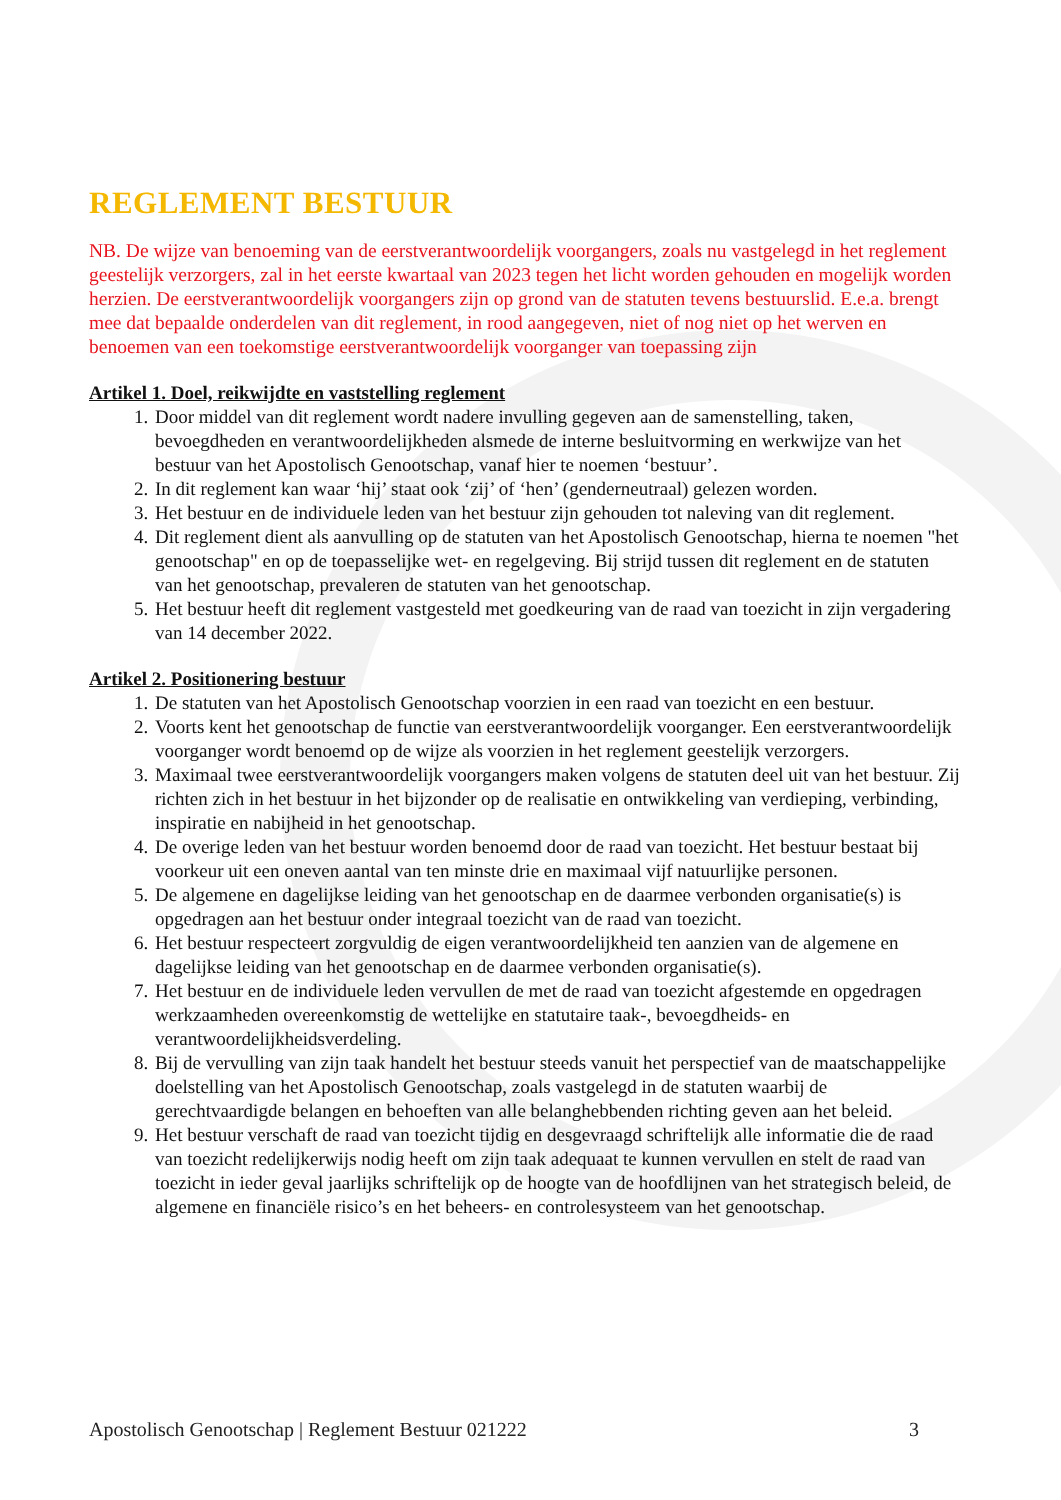REGLEMENT BESTUUR
NB. De wijze van benoeming van de eerstverantwoordelijk voorgangers, zoals nu vastgelegd in het reglement geestelijk verzorgers, zal in het eerste kwartaal van 2023 tegen het licht worden gehouden en mogelijk worden herzien. De eerstverantwoordelijk voorgangers zijn op grond van de statuten tevens bestuurslid. E.e.a. brengt mee dat bepaalde onderdelen van dit reglement, in rood aangegeven, niet of nog niet op het werven en benoemen van een toekomstige eerstverantwoordelijk voorganger van toepassing zijn
Artikel 1. Doel, reikwijdte en vaststelling reglement
1. Door middel van dit reglement wordt nadere invulling gegeven aan de samenstelling, taken, bevoegdheden en verantwoordelijkheden alsmede de interne besluitvorming en werkwijze van het bestuur van het Apostolisch Genootschap, vanaf hier te noemen ‘bestuur’.
2. In dit reglement kan waar ‘hij’ staat ook ‘zij’ of ‘hen’ (genderneutraal) gelezen worden.
3. Het bestuur en de individuele leden van het bestuur zijn gehouden tot naleving van dit reglement.
4. Dit reglement dient als aanvulling op de statuten van het Apostolisch Genootschap, hierna te noemen "het genootschap" en op de toepasselijke wet- en regelgeving. Bij strijd tussen dit reglement en de statuten van het genootschap, prevaleren de statuten van het genootschap.
5. Het bestuur heeft dit reglement vastgesteld met goedkeuring van de raad van toezicht in zijn vergadering van 14 december 2022.
Artikel 2. Positionering bestuur
1. De statuten van het Apostolisch Genootschap voorzien in een raad van toezicht en een bestuur.
2. Voorts kent het genootschap de functie van eerstverantwoordelijk voorganger. Een eerstverantwoordelijk voorganger wordt benoemd op de wijze als voorzien in het reglement geestelijk verzorgers.
3. Maximaal twee eerstverantwoordelijk voorgangers maken volgens de statuten deel uit van het bestuur. Zij richten zich in het bestuur in het bijzonder op de realisatie en ontwikkeling van verdieping, verbinding, inspiratie en nabijheid in het genootschap.
4. De overige leden van het bestuur worden benoemd door de raad van toezicht. Het bestuur bestaat bij voorkeur uit een oneven aantal van ten minste drie en maximaal vijf natuurlijke personen.
5. De algemene en dagelijkse leiding van het genootschap en de daarmee verbonden organisatie(s) is opgedragen aan het bestuur onder integraal toezicht van de raad van toezicht.
6. Het bestuur respecteert zorgvuldig de eigen verantwoordelijkheid ten aanzien van de algemene en dagelijkse leiding van het genootschap en de daarmee verbonden organisatie(s).
7. Het bestuur en de individuele leden vervullen de met de raad van toezicht afgestemde en opgedragen werkzaamheden overeenkomstig de wettelijke en statutaire taak-, bevoegdheids- en verantwoordelijkheidsverdeling.
8. Bij de vervulling van zijn taak handelt het bestuur steeds vanuit het perspectief van de maatschappelijke doelstelling van het Apostolisch Genootschap, zoals vastgelegd in de statuten waarbij de gerechtvaardigde belangen en behoeften van alle belanghebbenden richting geven aan het beleid.
9. Het bestuur verschaft de raad van toezicht tijdig en desgevraagd schriftelijk alle informatie die de raad van toezicht redelijkerwijs nodig heeft om zijn taak adequaat te kunnen vervullen en stelt de raad van toezicht in ieder geval jaarlijks schriftelijk op de hoogte van de hoofdlijnen van het strategisch beleid, de algemene en financiële risico’s en het beheers- en controlesysteem van het genootschap.
Apostolisch Genootschap | Reglement Bestuur 021222 3